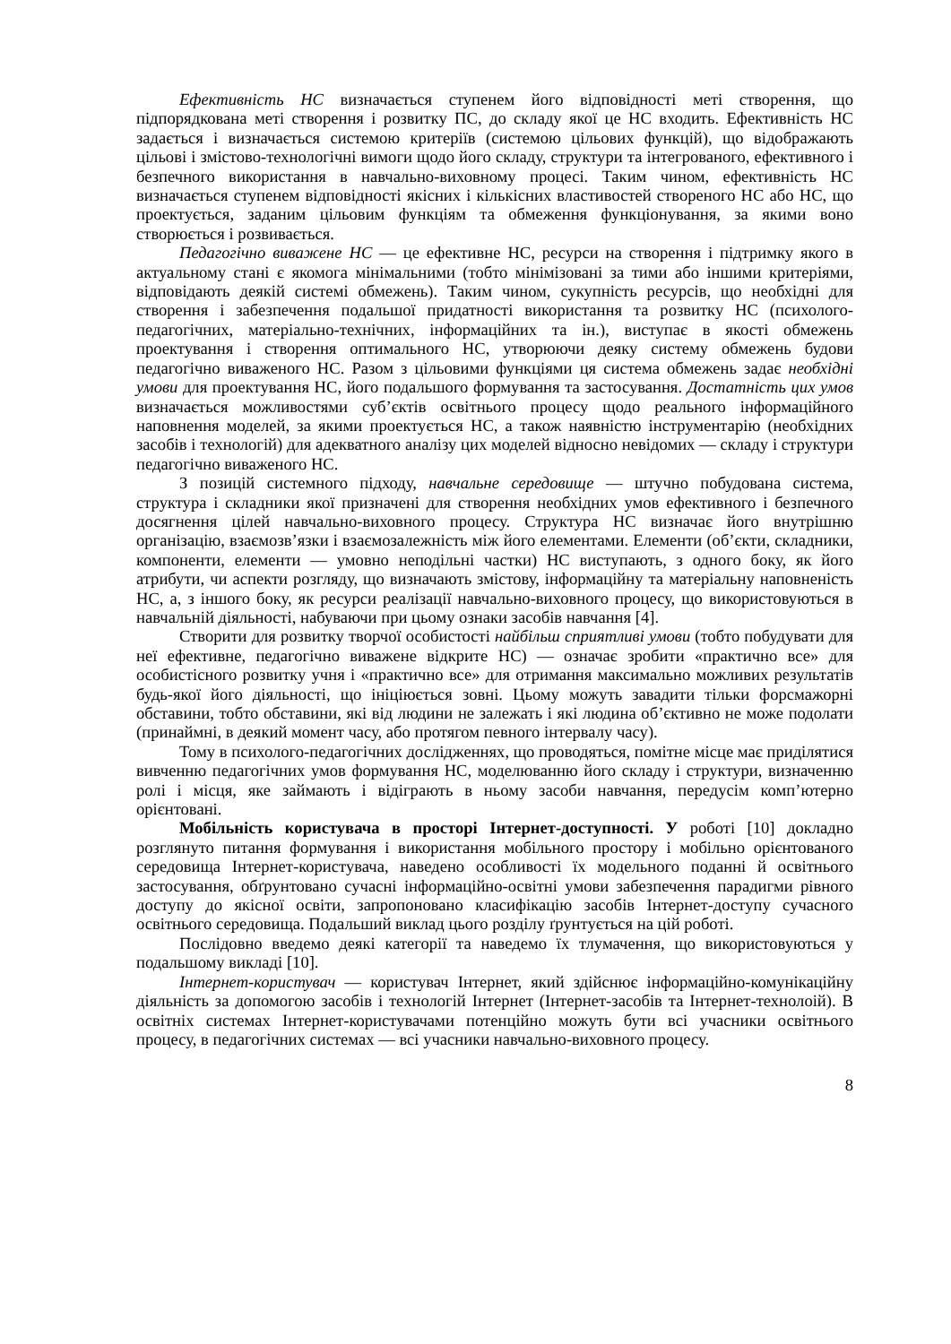Ефективність НС визначається ступенем його відповідності меті створення, що підпорядкована меті створення і розвитку ПС, до складу якої це НС входить. Ефективність НС задається і визначається системою критеріїв (системою цільових функцій), що відображають цільові і змістово-технологічні вимоги щодо його складу, структури та інтегрованого, ефективного і безпечного використання в навчально-виховному процесі. Таким чином, ефективність НС визначається ступенем відповідності якісних і кількісних властивостей створеного НС або НС, що проектується, заданим цільовим функціям та обмеження функціонування, за якими воно створюється і розвивається.
Педагогічно виважене НС — це ефективне НС, ресурси на створення і підтримку якого в актуальному стані є якомога мінімальними (тобто мінімізовані за тими або іншими критеріями, відповідають деякій системі обмежень). Таким чином, сукупність ресурсів, що необхідні для створення і забезпечення подальшої придатності використання та розвитку НС (психолого-педагогічних, матеріально-технічних, інформаційних та ін.), виступає в якості обмежень проектування і створення оптимального НС, утворюючи деяку систему обмежень будови педагогічно виваженого НС. Разом з цільовими функціями ця система обмежень задає необхідні умови для проектування НС, його подальшого формування та застосування. Достатність цих умов визначається можливостями суб’єктів освітнього процесу щодо реального інформаційного наповнення моделей, за якими проектується НС, а також наявністю інструментарію (необхідних засобів і технологій) для адекватного аналізу цих моделей відносно невідомих — складу і структури педагогічно виваженого НС.
З позицій системного підходу, навчальне середовище — штучно побудована система, структура і складники якої призначені для створення необхідних умов ефективного і безпечного досягнення цілей навчально-виховного процесу. Структура НС визначає його внутрішню організацію, взаємозв’язки і взаємозалежність між його елементами. Елементи (об’єкти, складники, компоненти, елементи — умовно неподільні частки) НС виступають, з одного боку, як його атрибути, чи аспекти розгляду, що визначають змістову, інформаційну та матеріальну наповненість НС, а, з іншого боку, як ресурси реалізації навчально-виховного процесу, що використовуються в навчальній діяльності, набуваючи при цьому ознаки засобів навчання [4].
Створити для розвитку творчої особистості найбільш сприятливі умови (тобто побудувати для неї ефективне, педагогічно виважене відкрите НС) — означає зробити «практично все» для особистісного розвитку учня і «практично все» для отримання максимально можливих результатів будь-якої його діяльності, що ініціюється зовні. Цьому можуть завадити тільки форсмажорні обставини, тобто обставини, які від людини не залежать і які людина об’єктивно не може подолати (принаймні, в деякий момент часу, або протягом певного інтервалу часу).
Тому в психолого-педагогічних дослідженнях, що проводяться, помітне місце має приділятися вивченню педагогічних умов формування НС, моделюванню його складу і структури, визначенню ролі і місця, яке займають і відіграють в ньому засоби навчання, передусім комп’ютерно орієнтовані.
Мобільність користувача в просторі Інтернет-доступності. У роботі [10] докладно розглянуто питання формування і використання мобільного простору і мобільно орієнтованого середовища Інтернет-користувача, наведено особливості їх модельного поданні й освітнього застосування, обґрунтовано сучасні інформаційно-освітні умови забезпечення парадигми рівного доступу до якісної освіти, запропоновано класифікацію засобів Інтернет-доступу сучасного освітнього середовища. Подальший виклад цього розділу ґрунтується на цій роботі.
Послідовно введемо деякі категорії та наведемо їх тлумачення, що використовуються у подальшому викладі [10].
Інтернет-користувач — користувач Інтернет, який здійснює інформаційно-комунікаційну діяльність за допомогою засобів і технологій Інтернет (Інтернет-засобів та Інтернет-технолоій). В освітніх системах Інтернет-користувачами потенційно можуть бути всі учасники освітнього процесу, в педагогічних системах — всі учасники навчально-виховного процесу.
8